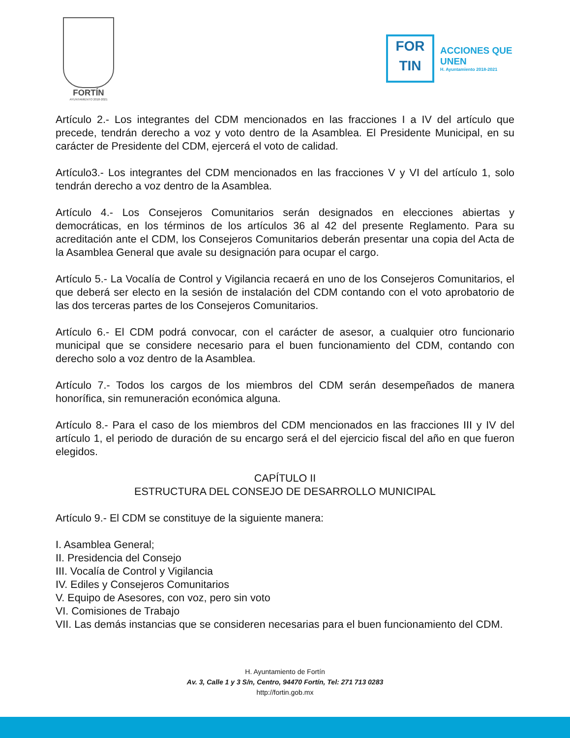FORTÍN
AYUNTAMIENTO 2018-2021
FOR
TIN
ACCIONES QUE
UNEN
H. Ayuntamiento 2018-2021
Artículo 2.- Los integrantes del CDM mencionados en las fracciones I a IV del artículo que precede, tendrán derecho a voz y voto dentro de la Asamblea. El Presidente Municipal, en su carácter de Presidente del CDM, ejercerá el voto de calidad.
Artículo3.- Los integrantes del CDM mencionados en las fracciones V y VI del artículo 1, solo tendrán derecho a voz dentro de la Asamblea.
Artículo 4.- Los Consejeros Comunitarios serán designados en elecciones abiertas y democráticas, en los términos de los artículos 36 al 42 del presente Reglamento. Para su acreditación ante el CDM, los Consejeros Comunitarios deberán presentar una copia del Acta de la Asamblea General que avale su designación para ocupar el cargo.
Artículo 5.- La Vocalía de Control y Vigilancia recaerá en uno de los Consejeros Comunitarios, el que deberá ser electo en la sesión de instalación del CDM contando con el voto aprobatorio de las dos terceras partes de los Consejeros Comunitarios.
Artículo 6.- El CDM podrá convocar, con el carácter de asesor, a cualquier otro funcionario municipal que se considere necesario para el buen funcionamiento del CDM, contando con derecho solo a voz dentro de la Asamblea.
Artículo 7.- Todos los cargos de los miembros del CDM serán desempeñados de manera honorífica, sin remuneración económica alguna.
Artículo 8.- Para el caso de los miembros del CDM mencionados en las fracciones III y IV del artículo 1, el periodo de duración de su encargo será el del ejercicio fiscal del año en que fueron elegidos.
CAPÍTULO II
ESTRUCTURA DEL CONSEJO DE DESARROLLO MUNICIPAL
Artículo 9.- El CDM se constituye de la siguiente manera:
I. Asamblea General;
II. Presidencia del Consejo
III. Vocalía de Control y Vigilancia
IV. Ediles y Consejeros Comunitarios
V. Equipo de Asesores, con voz, pero sin voto
VI. Comisiones de Trabajo
VII. Las demás instancias que se consideren necesarias para el buen funcionamiento del CDM.
H. Ayuntamiento de Fortín
Av. 3, Calle 1 y 3 S/n, Centro, 94470 Fortín, Tel: 271 713 0283
http://fortin.gob.mx